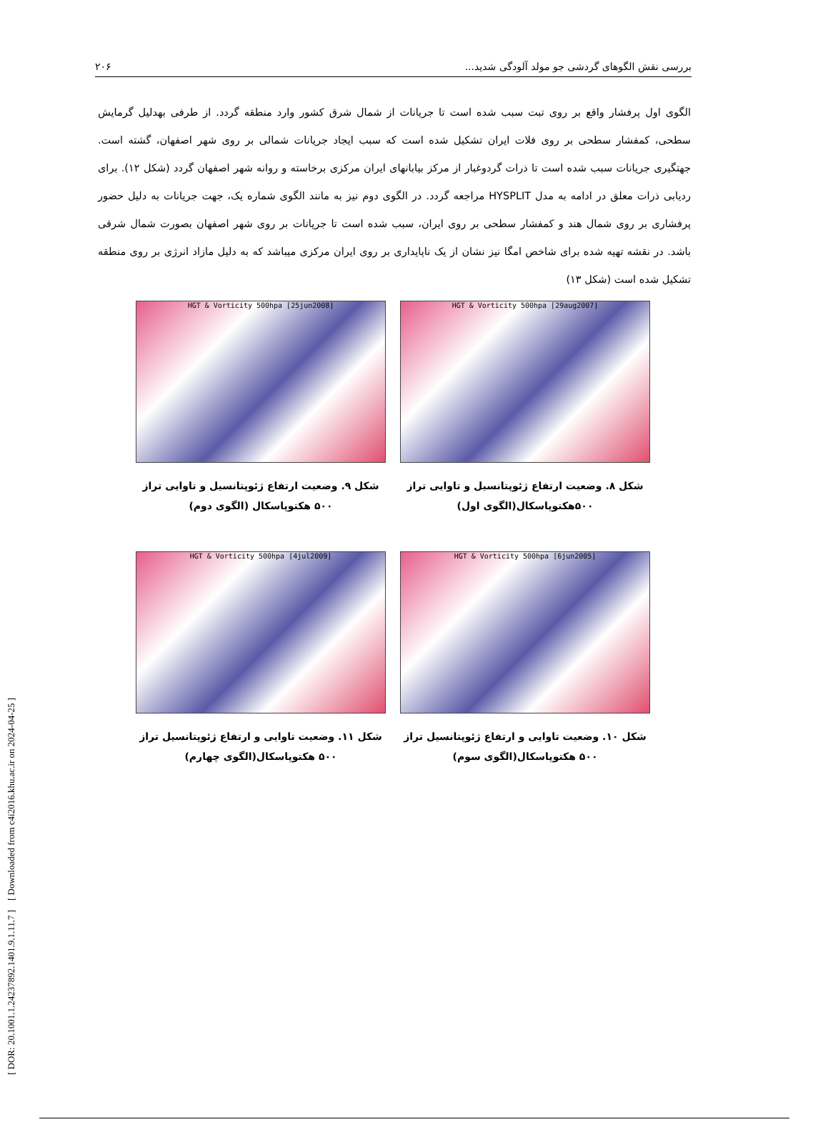[ DOR: 20.1001.1.24237892.1401.9.1.11.7 ] [ Downloaded from c4i2016.khu.ac.ir on 2024-04-25 ]
بررسی نقش الگوهای گردشی جو مولد آلودگی شدید... ۲۰۶
الگوی اول پرفشار واقع بر روی تبت سبب شده است تا جریانات از شمال شرق کشور وارد منطقه گردد. از طرفی بهدلیل گرمایش سطحی، کمفشار سطحی بر روی فلات ایران تشکیل شده است که سبب ایجاد جریانات شمالی بر روی شهر اصفهان، گشته است. جهتگیری جریانات سبب شده است تا ذرات گردوغبار از مرکز بیابانهای ایران مرکزی برخاسته و روانه شهر اصفهان گردد (شکل ۱۲). برای ردیابی ذرات معلق در ادامه به مدل HYSPLIT مراجعه گردد. در الگوی دوم نیز به مانند الگوی شماره یک، جهت جریانات به دلیل حضور پرفشاری بر روی شمال هند و کمفشار سطحی بر روی ایران، سبب شده است تا جریانات بر روی شهر اصفهان بصورت شمال شرقی باشد. در نقشه تهیه شده برای شاخص امگا نیز نشان از یک ناپایداری بر روی ایران مرکزی میباشد که به دلیل مازاد انرژی بر روی منطقه تشکیل شده است (شکل ۱۳)
HGT & Vorticity 500hpa [29aug2007]
شکل ۸. وضعیت ارتفاع ژئوپتانسیل و تاوایی تراز ۵۰۰هکتوپاسکال(الگوی اول)
HGT & Vorticity 500hpa [25jun2008]
شکل ۹. وضعیت ارتفاع ژئوپتانسیل و تاوایی تراز ۵۰۰ هکتوپاسکال (الگوی دوم)
HGT & Vorticity 500hpa [6jun2005]
شکل ۱۰. وضعیت تاوایی و ارتفاع ژئوپتانسیل تراز ۵۰۰ هکتوپاسکال(الگوی سوم)
HGT & Vorticity 500hpa [4jul2009]
شکل ۱۱. وضعیت تاوایی و ارتفاع ژئوپتانسیل تراز ۵۰۰ هکتوپاسکال(الگوی چهارم)